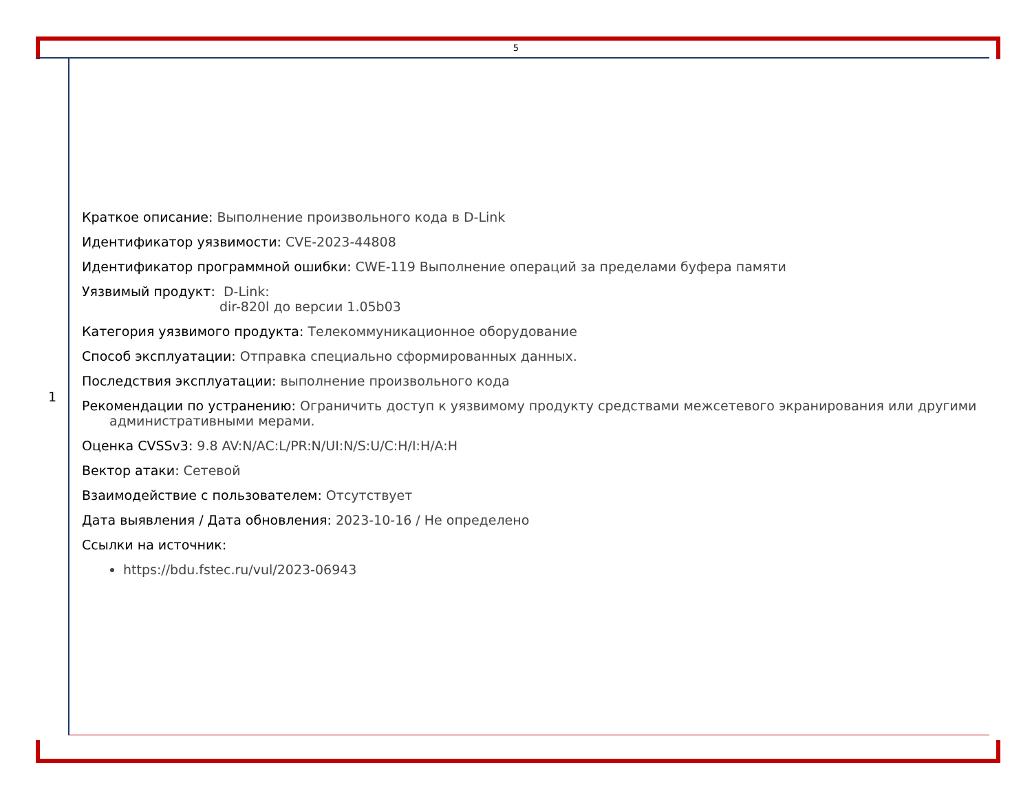5
| 1 | Краткое описание: Выполнение произвольного кода в D-Link Идентификатор уязвимости: CVE-2023-44808 Идентификатор программной ошибки: CWE-119 Выполнение операций за пределами буфера памяти Уязвимый продукт: D-Link: dir-820l до версии 1.05b03 Категория уязвимого продукта: Телекоммуникационное оборудование Способ эксплуатации: Отправка специально сформированных данных. Последствия эксплуатации: выполнение произвольного кода Рекомендации по устранению: Ограничить доступ к уязвимому продукту средствами межсетевого экранирования или другими административными мерами. Оценка CVSSv3: 9.8 AV:N/AC:L/PR:N/UI:N/S:U/C:H/I:H/A:H Вектор атаки: Сетевой Взаимодействие с пользователем: Отсутствует Дата выявления / Дата обновления: 2023-10-16 / Не определено Ссылки на источник: https://bdu.fstec.ru/vul/2023-06943 |